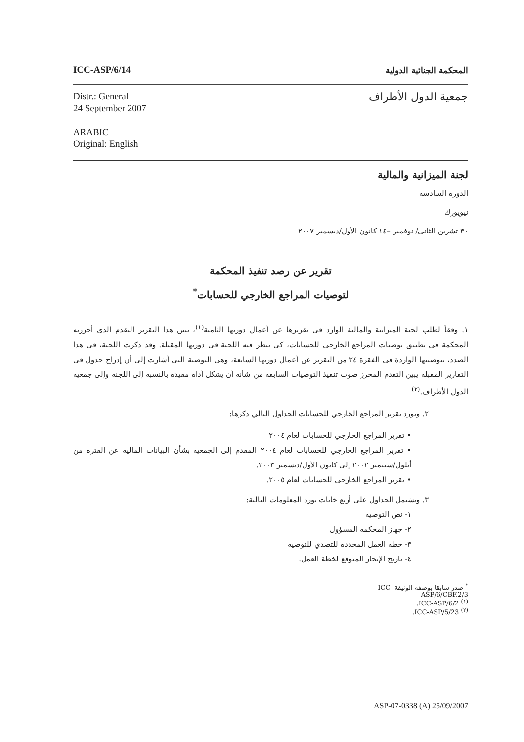ICC-ASP/6/14 المحكمة الجنائية الدولية
Distr.: General
24 September 2007
ARABIC
Original: English
جمعية الدول الأطراف
لجنة الميزانية والمالية
الدورة السادسة
نيويورك
٣٠ تشرين الثاني/ نوفمبر –١٤ كانون الأول/ديسمبر ٢٠٠٧
تقرير عن رصد تنفيذ المحكمة
لتوصيات المراجع الخارجي للحسابات<sup>*</sup>
١. وفقاً لطلب لجنة الميزانية والمالية الوارد في تقريرها عن أعمال دورتها الثامنة<sup>(١)</sup>، يبين هذا التقرير التقدم الذي أحرزته المحكمة في تطبيق توصيات المراجع الخارجي للحسابات، كي تنظر فيه اللجنة في دورتها المقبلة. وقد ذكرت اللجنة، في هذا الصدد، بتوصيتها الواردة في الفقرة ٢٤ من التقرير عن أعمال دورتها السابعة، وهي التوصية التي أشارت إلى أن إدراج جدول في التقارير المقبلة يبين التقدم المحرز صوب تنفيذ التوصيات السابقة من شأنه أن يشكل أداة مفيدة بالنسبة إلى اللجنة وإلى جمعية الدول الأطراف.<sup>(٢)</sup>
٢. ويورد تقرير المراجع الخارجي للحسابات الجداول التالي ذكرها:
• تقرير المراجع الخارجي للحسابات لعام ٢٠٠٤
• تقرير المراجع الخارجي للحسابات لعام ٢٠٠٤ المقدم إلى الجمعية بشأن البيانات المالية عن الفترة من أيلول/سبتمبر ٢٠٠٢ إلى كانون الأول/ديسمبر ٢٠٠٣.
• تقرير المراجع الخارجي للحسابات لعام ٢٠٠٥.
٣. وتشتمل الجداول على أربع خانات تورد المعلومات التالية:
١- نص التوصية
٢- جهاز المحكمة المسؤول
٣- خطة العمل المحددة للتصدي للتوصية
٤- تاريخ الإنجاز المتوقع لخطة العمل.
<sup>*</sup> صدر سابقا بوصفه الوثيقة ICC-ASP/6/CBF.2/3
<sup>(١)</sup> ICC-ASP/6/2.
<sup>(٢)</sup> ICC-ASP/5/23.
ASP-07-0338 (A) 25/09/2007